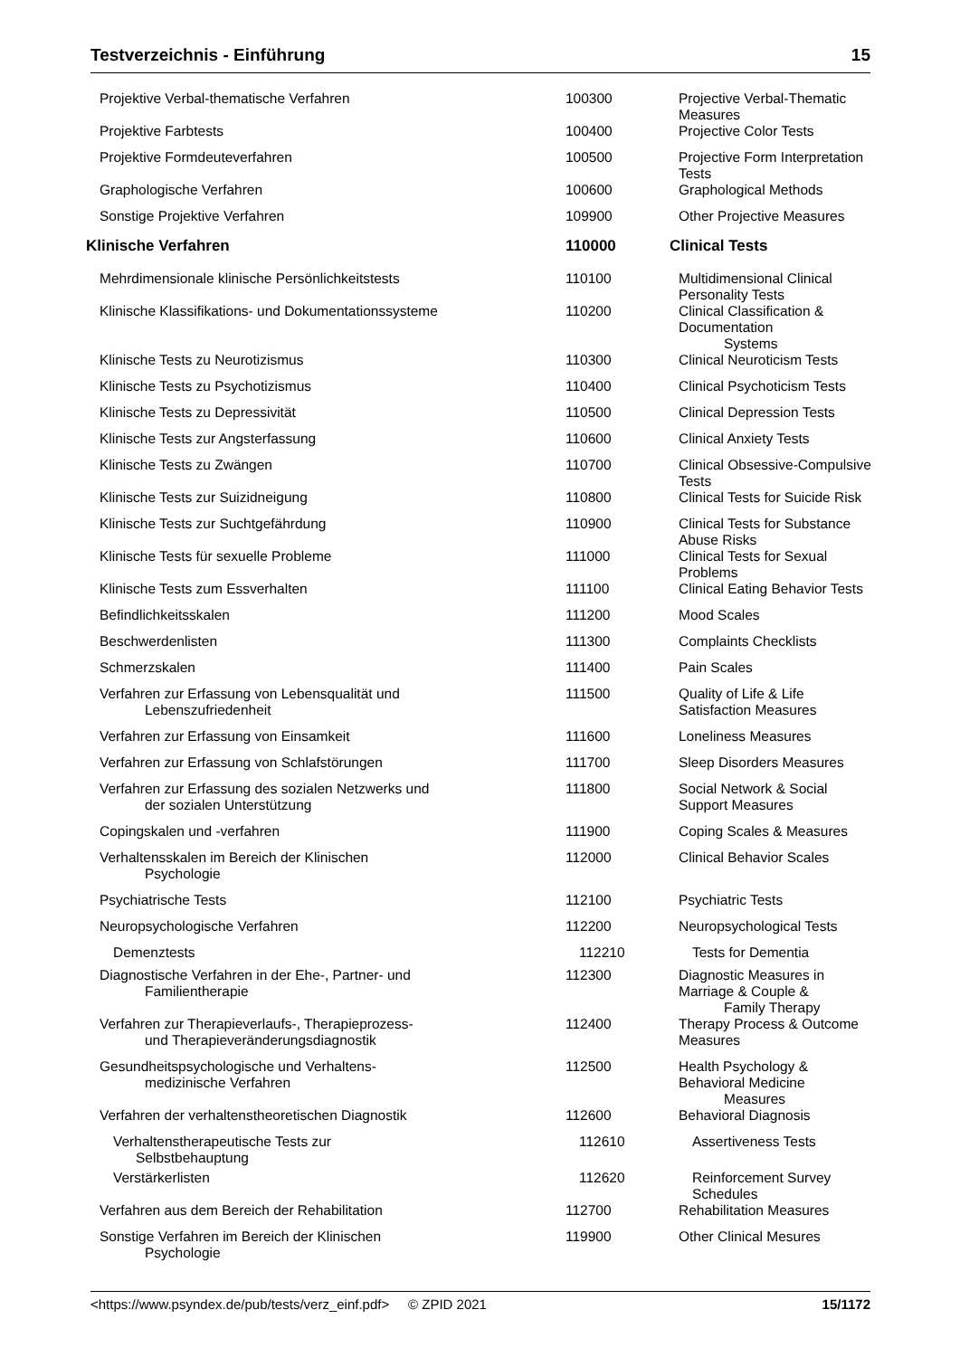Testverzeichnis - Einführung 15
| Projektive Verbal-thematische Verfahren | 100300 | Projective Verbal-Thematic Measures |
| Projektive Farbtests | 100400 | Projective Color Tests |
| Projektive Formdeuteverfahren | 100500 | Projective Form Interpretation Tests |
| Graphologische Verfahren | 100600 | Graphological Methods |
| Sonstige Projektive Verfahren | 109900 | Other Projective Measures |
| Klinische Verfahren | 110000 | Clinical Tests |
| Mehrdimensionale klinische Persönlichkeitstests | 110100 | Multidimensional Clinical Personality Tests |
| Klinische Klassifikations- und Dokumentationssysteme | 110200 | Clinical Classification & Documentation Systems |
| Klinische Tests zu Neurotizismus | 110300 | Clinical Neuroticism Tests |
| Klinische Tests zu Psychotizismus | 110400 | Clinical Psychoticism Tests |
| Klinische Tests zu Depressivität | 110500 | Clinical Depression Tests |
| Klinische Tests zur Angsterfassung | 110600 | Clinical Anxiety Tests |
| Klinische Tests zu Zwängen | 110700 | Clinical Obsessive-Compulsive Tests |
| Klinische Tests zur Suizidneigung | 110800 | Clinical Tests for Suicide Risk |
| Klinische Tests zur Suchtgefährdung | 110900 | Clinical Tests for Substance Abuse Risks |
| Klinische Tests für sexuelle Probleme | 111000 | Clinical Tests for Sexual Problems |
| Klinische Tests zum Essverhalten | 111100 | Clinical Eating Behavior Tests |
| Befindlichkeitsskalen | 111200 | Mood Scales |
| Beschwerdenlisten | 111300 | Complaints Checklists |
| Schmerzskalen | 111400 | Pain Scales |
| Verfahren zur Erfassung von Lebensqualität und Lebenszufriedenheit | 111500 | Quality of Life & Life Satisfaction Measures |
| Verfahren zur Erfassung von Einsamkeit | 111600 | Loneliness Measures |
| Verfahren zur Erfassung von Schlafstörungen | 111700 | Sleep Disorders Measures |
| Verfahren zur Erfassung des sozialen Netzwerks und der sozialen Unterstützung | 111800 | Social Network & Social Support Measures |
| Copingskalen und -verfahren | 111900 | Coping Scales & Measures |
| Verhaltensskalen im Bereich der Klinischen Psychologie | 112000 | Clinical Behavior Scales |
| Psychiatrische Tests | 112100 | Psychiatric Tests |
| Neuropsychologische Verfahren | 112200 | Neuropsychological Tests |
| Demenztests | 112210 | Tests for Dementia |
| Diagnostische Verfahren in der Ehe-, Partner- und Familientherapie | 112300 | Diagnostic Measures in Marriage & Couple & Family Therapy |
| Verfahren zur Therapieverlaufs-, Therapieprozess- und Therapieveränderungsdiagnostik | 112400 | Therapy Process & Outcome Measures |
| Gesundheitspsychologische und Verhaltens- medizinische Verfahren | 112500 | Health Psychology & Behavioral Medicine Measures |
| Verfahren der verhaltenstheoretischen Diagnostik | 112600 | Behavioral Diagnosis |
| Verhaltenstherapeutische Tests zur Selbstbehauptung | 112610 | Assertiveness Tests |
| Verstärkerlisten | 112620 | Reinforcement Survey Schedules |
| Verfahren aus dem Bereich der Rehabilitation | 112700 | Rehabilitation Measures |
| Sonstige Verfahren im Bereich der Klinischen Psychologie | 119900 | Other Clinical Mesures |
<https://www.psyndex.de/pub/tests/verz_einf.pdf> © ZPID 2021 15/1172